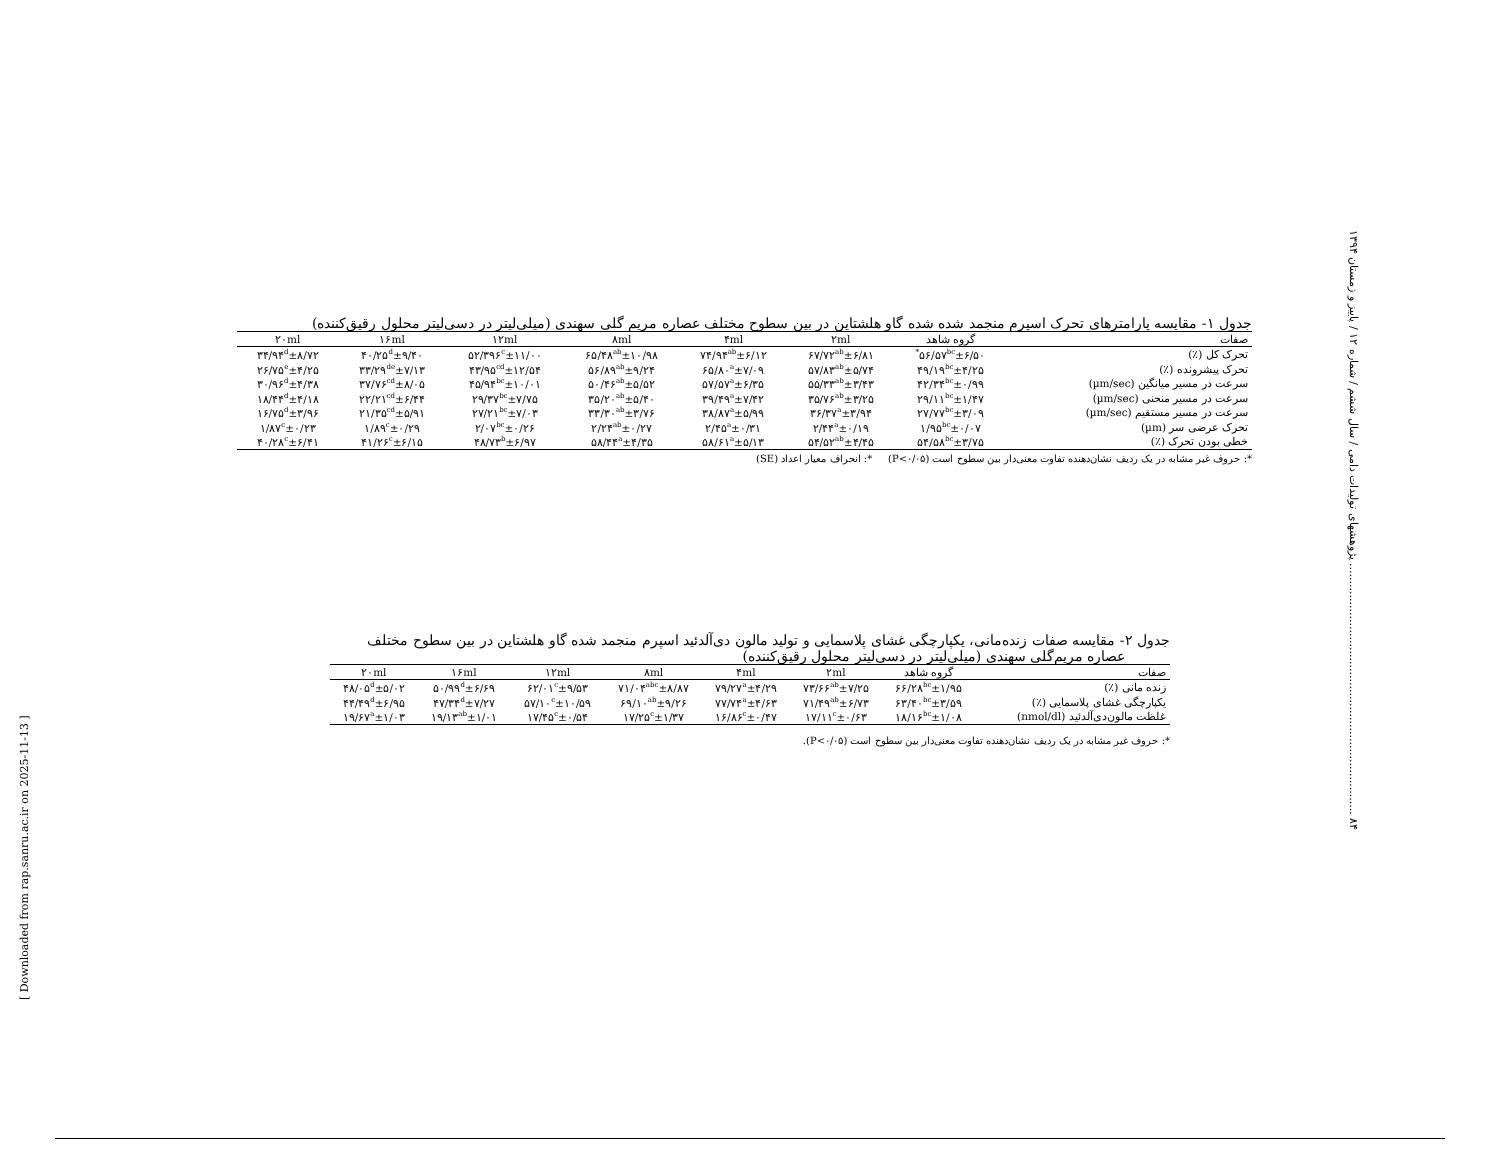جدول ۱- مقایسه پارامترهای تحرک اسپرم منجمد شده شده گاو هلشتاین در بین سطوح مختلف عصاره مریم گلی سهندی (میلی‌لیتر در دسی‌لیتر محلول رقیق‌کننده)
| صفات | گروه شاهد | ۲ml | ۴ml | ۸ml | ۱۲ml | ۱۶ml | ۲۰ml |
| --- | --- | --- | --- | --- | --- | --- | --- |
| تحرک کل (٪) | ۵۶/۵۷<sup>bc</sup>±۶/۵۰<sup>*</sup> | ۶۷/۷۲<sup>ab</sup>±۶/۸۱ | ۷۴/۹۴<sup>ab</sup>±۶/۱۲ | ۶۵/۴۸<sup>ab</sup>±۱۰/۹۸ | ۵۲/۳۹۶<sup>c</sup>±۱۱/۰۰ | ۴۰/۲۵<sup>d</sup>±۹/۴۰ | ۳۴/۹۴<sup>d</sup>±۸/۷۲ |
| تحرک پیشرونده (٪) | ۴۹/۱۹<sup>bc</sup>±۴/۲۵ | ۵۷/۸۳<sup>ab</sup>±۵/۷۴ | ۶۵/۸۰<sup>a</sup>±۷/۰۹ | ۵۶/۸۹<sup>ab</sup>±۹/۲۴ | ۴۳/۹۵<sup>cd</sup>±۱۲/۵۴ | ۳۳/۲۹<sup>de</sup>±۷/۱۳ | ۲۶/۷۵<sup>e</sup>±۴/۲۵ |
| سرعت در مسیر میانگین (µm/sec) | ۴۲/۳۴<sup>bc</sup>±۰/۹۹ | ۵۵/۳۳<sup>ab</sup>±۳/۴۳ | ۵۷/۵۷<sup>a</sup>±۶/۳۵ | ۵۰/۴۶<sup>ab</sup>±۵/۵۲ | ۴۵/۹۴<sup>bc</sup>±۱۰/۰۱ | ۳۷/۷۶<sup>cd</sup>±۸/۰۵ | ۳۰/۹۶<sup>d</sup>±۴/۳۸ |
| سرعت در مسیر منحنی (µm/sec) | ۲۹/۱۱<sup>bc</sup>±۱/۴۷ | ۳۵/۷۶<sup>ab</sup>±۳/۲۵ | ۳۹/۴۹<sup>a</sup>±۷/۴۲ | ۳۵/۲۰<sup>ab</sup>±۵/۴۰ | ۲۹/۳۷<sup>bc</sup>±۷/۷۵ | ۲۲/۲۱<sup>cd</sup>±۶/۴۴ | ۱۸/۴۴<sup>d</sup>±۴/۱۸ |
| سرعت در مسیر مستقیم (µm/sec) | ۲۷/۷۷<sup>bc</sup>±۳/۰۹ | ۳۶/۳۷<sup>a</sup>±۳/۹۴ | ۳۸/۸۷<sup>a</sup>±۵/۹۹ | ۳۳/۳۰<sup>ab</sup>±۳/۷۶ | ۲۷/۲۱<sup>bc</sup>±۷/۰۳ | ۲۱/۳۵<sup>cd</sup>±۵/۹۱ | ۱۶/۷۵<sup>d</sup>±۳/۹۶ |
| تحرک عرضی سر (µm) | ۱/۹۵<sup>bc</sup>±۰/۰۷ | ۲/۴۴<sup>a</sup>±۰/۱۹ | ۲/۴۵<sup>a</sup>±۰/۳۱ | ۲/۲۴<sup>ab</sup>±۰/۲۷ | ۲/۰۷<sup>bc</sup>±۰/۲۶ | ۱/۸۹<sup>c</sup>±۰/۲۹ | ۱/۸۷<sup>c</sup>±۰/۲۳ |
| خطی بودن تحرک (٪) | ۵۴/۵۸<sup>bc</sup>±۳/۷۵ | ۵۴/۵۲<sup>ab</sup>±۴/۴۵ | ۵۸/۶۱<sup>a</sup>±۵/۱۳ | ۵۸/۴۴<sup>a</sup>±۴/۳۵ | ۴۸/۷۳<sup>b</sup>±۶/۹۷ | ۴۱/۲۶<sup>c</sup>±۶/۱۵ | ۴۰/۲۸<sup>c</sup>±۶/۴۱ |
*: حروف غیر مشابه در یک ردیف نشان‌دهنده تفاوت معنی‌دار بین سطوح است (P<۰/۰۵) *: انحراف معیار اعداد (SE)
جدول ۲- مقایسه صفات زنده‌مانی، یکپارچگی غشای پلاسمایی و تولید مالون دی‌آلدئید اسپرم منجمد شده گاو هلشتاین در بین سطوح مختلف
عصاره مریم‌گلی سهندی (میلی‌لیتر در دسی‌لیتر محلول رقیق‌کننده)
| صفات | گروه شاهد | ۲ml | ۴ml | ۸ml | ۱۲ml | ۱۶ml | ۲۰ml |
| --- | --- | --- | --- | --- | --- | --- | --- |
| زنده مانی (٪) | ۶۶/۲۸<sup>bc</sup>±۱/۹۵ | ۷۳/۶۶<sup>ab</sup>±۷/۲۵ | ۷۹/۲۷<sup>a</sup>±۴/۲۹ | ۷۱/۰۴<sup>abc</sup>±۸/۸۷ | ۶۲/۰۱<sup>c</sup>±۹/۵۳ | ۵۰/۹۹<sup>d</sup>±۶/۶۹ | ۴۸/۰۵<sup>d</sup>±۵/۰۲ |
| یکپارچگی غشای پلاسمایی (٪) | ۶۳/۴۰<sup>bc</sup>±۳/۵۹ | ۷۱/۴۹<sup>ab</sup>±۶/۷۳ | ۷۷/۷۴<sup>a</sup>±۴/۶۳ | ۶۹/۱۰<sup>ab</sup>±۹/۲۶ | ۵۷/۱۰<sup>c</sup>±۱۰/۵۹ | ۴۷/۳۴<sup>d</sup>±۷/۲۷ | ۴۴/۴۹<sup>d</sup>±۶/۹۵ |
| غلظت مالون‌دی‌آلدئید (nmol/dl) | ۱۸/۱۶<sup>bc</sup>±۱/۰۸ | ۱۷/۱۱<sup>c</sup>±۰/۶۳ | ۱۶/۸۶<sup>c</sup>±۰/۴۷ | ۱۷/۲۵<sup>c</sup>±۱/۳۷ | ۱۷/۴۵<sup>c</sup>±۰/۵۴ | ۱۹/۱۳<sup>ab</sup>±۱/۰۱ | ۱۹/۶۷<sup>a</sup>±۱/۰۳ |
*: حروف غیر مشابه در یک ردیف نشان‌دهنده تفاوت معنی‌دار بین سطوح است (P<۰/۰۵).
۸۴ ........................................................................ پژوهشهای تولیدات دامی / سال ششم / شماره ۱۲ / پاییز و زمستان ۱۳۹۴
[ Downloaded from rap.sanru.ac.ir on 2025-11-13 ]